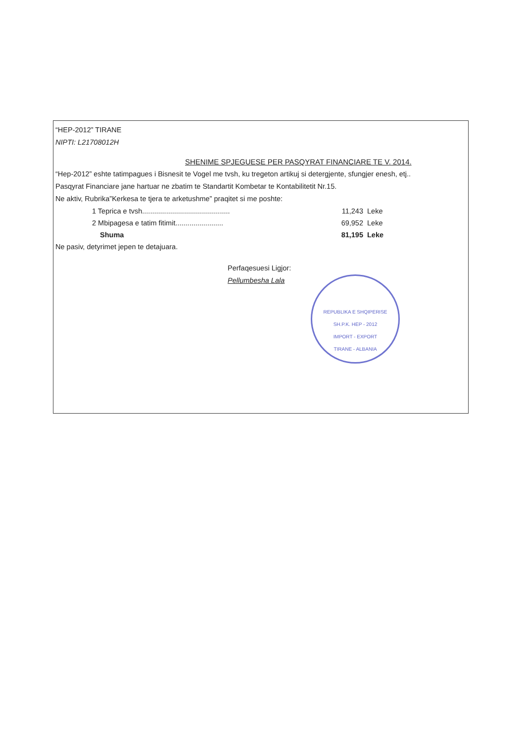“HEP-2012” TIRANE
NIPTI: L21708012H
SHENIME SPJEGUESE PER PASQYRAT FINANCIARE TE V. 2014.
“Hep-2012” eshte tatimpagues i Bisnesit te Vogel me tvsh, ku tregeton artikuj si detergjente, sfungjer enesh, etj..
Pasqyrat Financiare jane hartuar ne zbatim te Standartit Kombetar te Kontabilitetit Nr.15.
Ne aktiv, Rubrika”Kerkesa te tjera te arketushme” praqitet si me poshte:
| 1 Teprica e tvsh............................................ | 11,243 | Leke |
| 2 Mbipagesa e tatim fitimit........................ | 69,952 | Leke |
| Shuma | 81,195 | Leke |
Ne pasiv, detyrimet jepen te detajuara.
Perfaqesuesi Ligjor:
Pellumbesha Lala
REPUBLIKA E SHQIPERISE
SH.P.K. HEP - 2012
IMPORT - EXPORT
TIRANE - ALBANIA